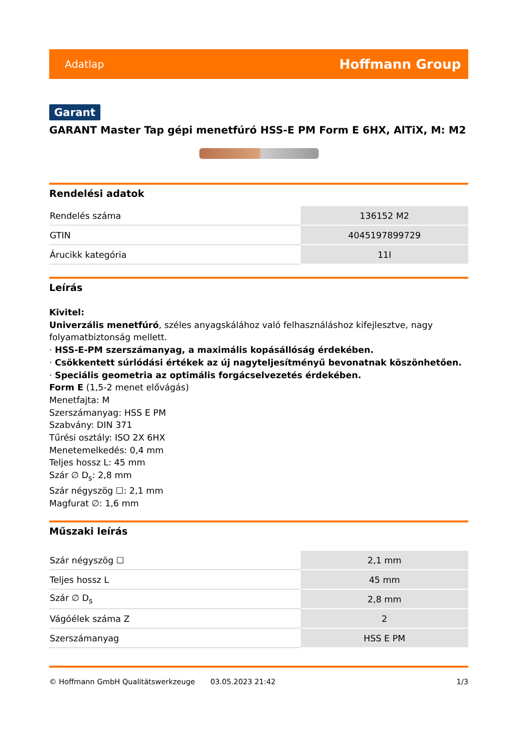Adatlap Hoffmann Group
Garant
GARANT Master Tap gépi menetfúró HSS-E PM Form E 6HX, AlTiX, M: M2
Rendelési adatok
| Rendelés száma | 136152 M2 |
| GTIN | 4045197899729 |
| Árucikk kategória | 11I |
Leírás
Kivitel:
Univerzális menetfúró, széles anyagskálához való felhasználáshoz kifejlesztve, nagy folyamatbiztonság mellett.
· HSS-E-PM szerszámanyag, a maximális kopásállóság érdekében.
· Csökkentett súrlódási értékek az új nagyteljesítményű bevonatnak köszönhetően.
· Speciális geometria az optimális forgácselvezetés érdekében.
Form E (1,5-2 menet elővágás)
Menetfajta: M
Szerszámanyag: HSS E PM
Szabvány: DIN 371
Tűrési osztály: ISO 2X 6HX
Menetemelkedés: 0,4 mm
Teljes hossz L: 45 mm
Szár ∅ D<sub>s</sub>: 2,8 mm
Szár négyszög ☐: 2,1 mm
Magfurat ∅: 1,6 mm
Műszaki leírás
| Szár négyszög ☐ | 2,1 mm |
| Teljes hossz L | 45 mm |
| Szár ∅ D<sub>s</sub> | 2,8 mm |
| Vágóélek száma Z | 2 |
| Szerszámanyag | HSS E PM |
© Hoffmann GmbH Qualitätswerkzeuge 03.05.2023 21:42 1/3